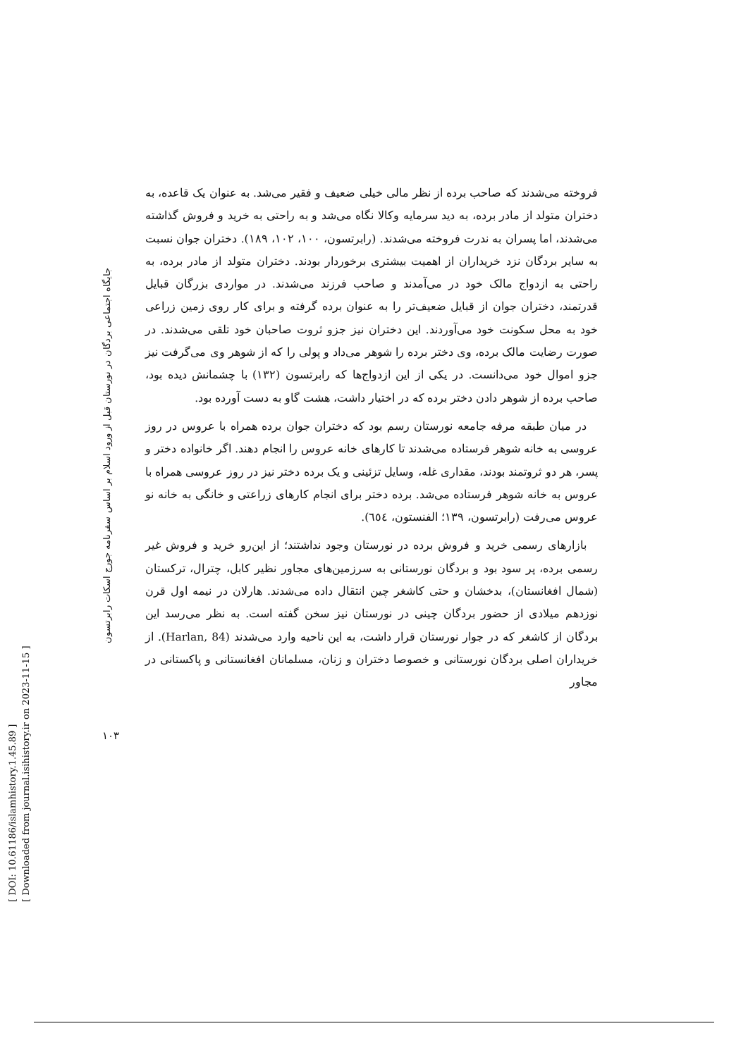[ DOI: 10.61186/islamhistory.1.45.89 ]
[ Downloaded from journal.isihistory.ir on 2023-11-15 ]
جایگاه اجتماعی بردگان در نورستان قبل از ورود اسلام بر اساس سفرنامه جورج اسکات رابرتسون
۱۰۳
فروخته می‌شدند که صاحب برده از نظر مالی خیلی ضعیف و فقیر می‌شد. به عنوان یک قاعده، به دختران متولد از مادر برده، به دید سرمایه وکالا نگاه می‌شد و به راحتی به خرید و فروش گذاشته می‌شدند، اما پسران به ندرت فروخته می‌شدند. (رابرتسون، ۱۰۰، ۱۰۲، ۱۸۹). دختران جوان نسبت به سایر بردگان نزد خریداران از اهمیت بیشتری برخوردار بودند. دختران متولد از مادر برده، به راحتی به ازدواج مالک خود در می‌آمدند و صاحب فرزند می‌شدند. در مواردی بزرگان قبایل قدرتمند، دختران جوان از قبایل ضعیف‌تر را به عنوان برده گرفته و برای کار روی زمین زراعی خود به محل سکونت خود می‌آوردند. این دختران نیز جزو ثروت صاحبان خود تلقی می‌شدند. در صورت رضایت مالک برده، وی دختر برده را شوهر می‌داد و پولی را که از شوهر وی می‌گرفت نیز جزو اموال خود می‌دانست. در یکی از این ازدواج‌ها که رابرتسون (۱۳۲) با چشمانش دیده بود، صاحب برده از شوهر دادن دختر برده که در اختیار داشت، هشت گاو به دست آورده بود.
در میان طبقه مرفه جامعه نورستان رسم بود که دختران جوان برده همراه با عروس در روز عروسی به خانه شوهر فرستاده می‌شدند تا کارهای خانه عروس را انجام دهند. اگر خانواده دختر و پسر، هر دو ثروتمند بودند، مقداری غله، وسایل تزئینی و یک برده دختر نیز در روز عروسی همراه با عروس به خانه شوهر فرستاده می‌شد. برده دختر برای انجام کارهای زراعتی و خانگی به خانه نو عروس می‌رفت (رابرتسون، ۱۳۹؛ الفنستون، ٦٥٤).
بازارهای رسمی خرید و فروش برده در نورستان وجود نداشتند؛ از این‌رو خرید و فروش غیر رسمی برده، پر سود بود و بردگان نورستانی به سرزمین‌های مجاور نظیر کابل، چترال، ترکستان (شمال افغانستان)، بدخشان و حتی کاشغر چین انتقال داده می‌شدند. هارلان در نیمه اول قرن نوزدهم میلادی از حضور بردگان چینی در نورستان نیز سخن گفته است. به نظر می‌رسد این بردگان از کاشغر که در جوار نورستان قرار داشت، به این ناحیه وارد می‌شدند (Harlan, 84). از خریداران اصلی بردگان نورستانی و خصوصا دختران و زنان، مسلمانان افغانستانی و پاکستانی در مجاور